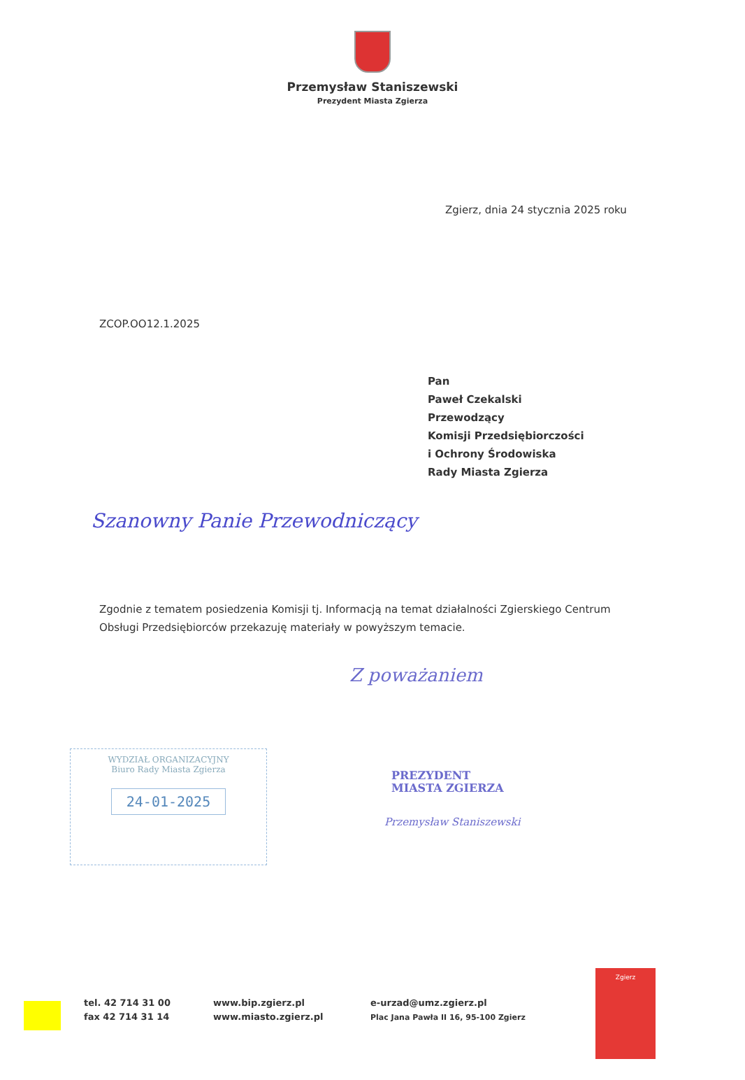Przemysław Staniszewski
Prezydent Miasta Zgierza
Zgierz, dnia 24 stycznia 2025 roku
ZCOP.OO12.1.2025
Pan
Paweł Czekalski
Przewodzący
Komisji Przedsiębiorczości
i Ochrony Środowiska
Rady Miasta Zgierza
Szanowny Panie Przewodniczący
Zgodnie z tematem posiedzenia Komisji tj. Informacją na temat działalności Zgierskiego Centrum Obsługi Przedsiębiorców przekazuję materiały w powyższym temacie.
Z poważaniem
PREZYDENT
MIASTA ZGIERZA
Przemysław Staniszewski
WYDZIAŁ ORGANIZACYJNY
Biuro Rady Miasta Zgierza
24-01-2025
tel. 42 714 31 00
fax 42 714 31 14
www.bip.zgierz.pl
www.miasto.zgierz.pl
e-urzad@umz.zgierz.pl
Plac Jana Pawła II 16, 95-100 Zgierz
Zgierz